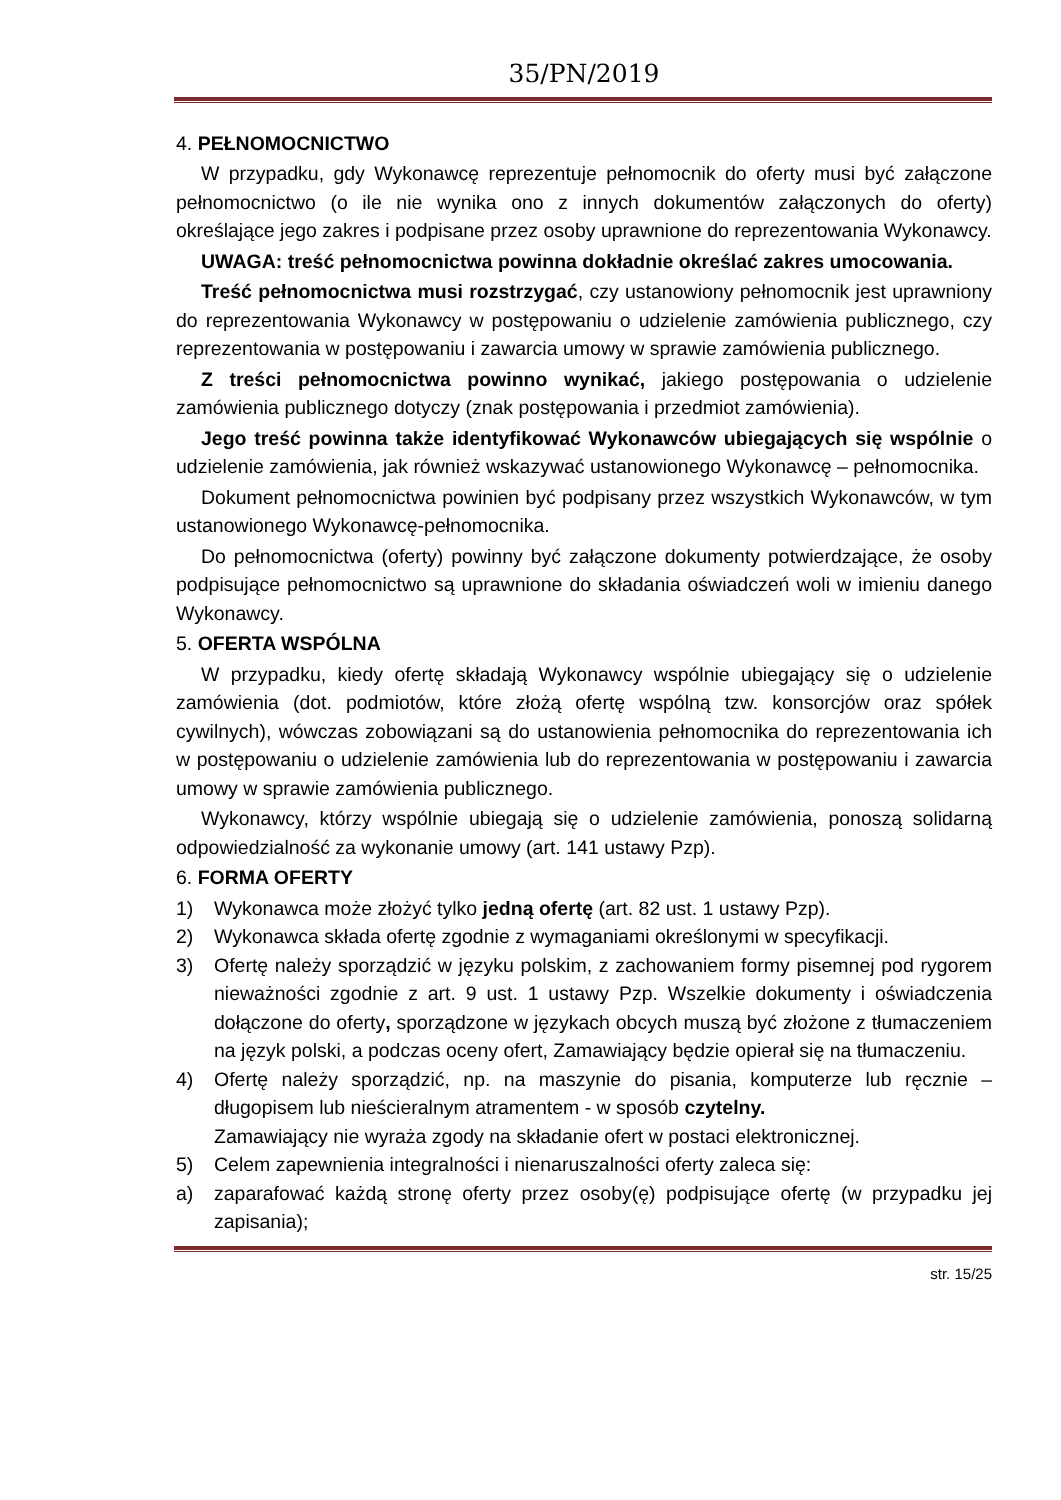35/PN/2019
4. PEŁNOMOCNICTWO
W przypadku, gdy Wykonawcę reprezentuje pełnomocnik do oferty musi być załączone pełnomocnictwo (o ile nie wynika ono z innych dokumentów załączonych do oferty) określające jego zakres i podpisane przez osoby uprawnione do reprezentowania Wykonawcy.
UWAGA: treść pełnomocnictwa powinna dokładnie określać zakres umocowania.
Treść pełnomocnictwa musi rozstrzygać, czy ustanowiony pełnomocnik jest uprawniony do reprezentowania Wykonawcy w postępowaniu o udzielenie zamówienia publicznego, czy reprezentowania w postępowaniu i zawarcia umowy w sprawie zamówienia publicznego.
Z treści pełnomocnictwa powinno wynikać, jakiego postępowania o udzielenie zamówienia publicznego dotyczy (znak postępowania i przedmiot zamówienia).
Jego treść powinna także identyfikować Wykonawców ubiegających się wspólnie o udzielenie zamówienia, jak również wskazywać ustanowionego Wykonawcę – pełnomocnika.
Dokument pełnomocnictwa powinien być podpisany przez wszystkich Wykonawców, w tym ustanowionego Wykonawcę-pełnomocnika.
Do pełnomocnictwa (oferty) powinny być załączone dokumenty potwierdzające, że osoby podpisujące pełnomocnictwo są uprawnione do składania oświadczeń woli w imieniu danego Wykonawcy.
5. OFERTA WSPÓLNA
W przypadku, kiedy ofertę składają Wykonawcy wspólnie ubiegający się o udzielenie zamówienia (dot. podmiotów, które złożą ofertę wspólną tzw. konsorcjów oraz spółek cywilnych), wówczas zobowiązani są do ustanowienia pełnomocnika do reprezentowania ich w postępowaniu o udzielenie zamówienia lub do reprezentowania w postępowaniu i zawarcia umowy w sprawie zamówienia publicznego.
Wykonawcy, którzy wspólnie ubiegają się o udzielenie zamówienia, ponoszą solidarną odpowiedzialność za wykonanie umowy (art. 141 ustawy Pzp).
6. FORMA OFERTY
1) Wykonawca może złożyć tylko jedną ofertę (art. 82 ust. 1 ustawy Pzp).
2) Wykonawca składa ofertę zgodnie z wymaganiami określonymi w specyfikacji.
3) Ofertę należy sporządzić w języku polskim, z zachowaniem formy pisemnej pod rygorem nieważności zgodnie z art. 9 ust. 1 ustawy Pzp. Wszelkie dokumenty i oświadczenia dołączone do oferty, sporządzone w językach obcych muszą być złożone z tłumaczeniem na język polski, a podczas oceny ofert, Zamawiający będzie opierał się na tłumaczeniu.
4) Ofertę należy sporządzić, np. na maszynie do pisania, komputerze lub ręcznie – długopisem lub nieścieralnym atramentem - w sposób czytelny.
Zamawiający nie wyraża zgody na składanie ofert w postaci elektronicznej.
5) Celem zapewnienia integralności i nienaruszalności oferty zaleca się:
a) zaparafować każdą stronę oferty przez osoby(ę) podpisujące ofertę (w przypadku jej zapisania);
str. 15/25